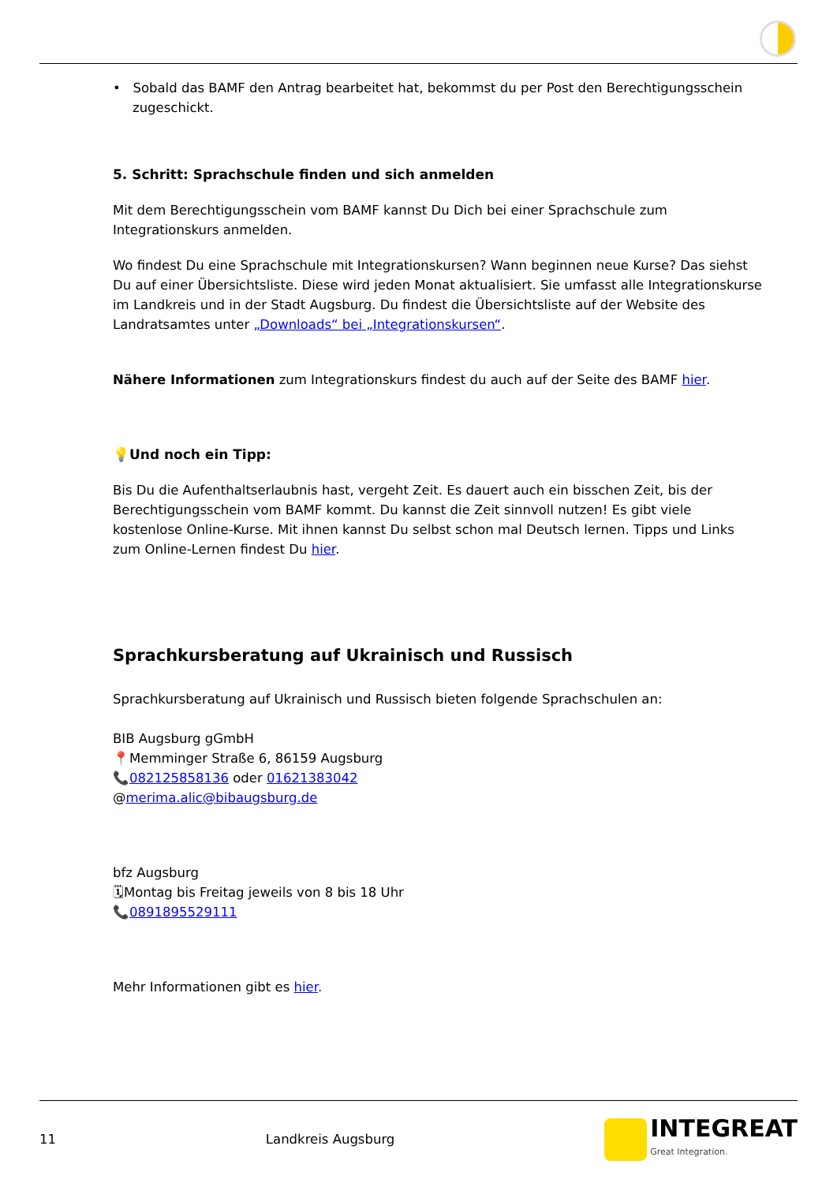• Sobald das BAMF den Antrag bearbeitet hat, bekommst du per Post den Berechtigungsschein zugeschickt.
5. Schritt: Sprachschule finden und sich anmelden
Mit dem Berechtigungsschein vom BAMF kannst Du Dich bei einer Sprachschule zum Integrationskurs anmelden.
Wo findest Du eine Sprachschule mit Integrationskursen? Wann beginnen neue Kurse? Das siehst Du auf einer Übersichtsliste. Diese wird jeden Monat aktualisiert. Sie umfasst alle Integrationskurse im Landkreis und in der Stadt Augsburg. Du findest die Übersichtsliste auf der Website des Landratsamtes unter „Downloads“ bei „Integrationskursen“.
Nähere Informationen zum Integrationskurs findest du auch auf der Seite des BAMF hier.
💡Und noch ein Tipp:
Bis Du die Aufenthaltserlaubnis hast, vergeht Zeit. Es dauert auch ein bisschen Zeit, bis der Berechtigungsschein vom BAMF kommt. Du kannst die Zeit sinnvoll nutzen! Es gibt viele kostenlose Online-Kurse. Mit ihnen kannst Du selbst schon mal Deutsch lernen. Tipps und Links zum Online-Lernen findest Du hier.
Sprachkursberatung auf Ukrainisch und Russisch
Sprachkursberatung auf Ukrainisch und Russisch bieten folgende Sprachschulen an:
BIB Augsburg gGmbH
📍Memminger Straße 6, 86159 Augsburg
📞082125858136 oder 01621383042
@merima.alic@bibaugsburg.de
bfz Augsburg
🗓Montag bis Freitag jeweils von 8 bis 18 Uhr
📞0891895529111
Mehr Informationen gibt es hier.
11 Landkreis Augsburg
INTEGREAT
Great Integration.